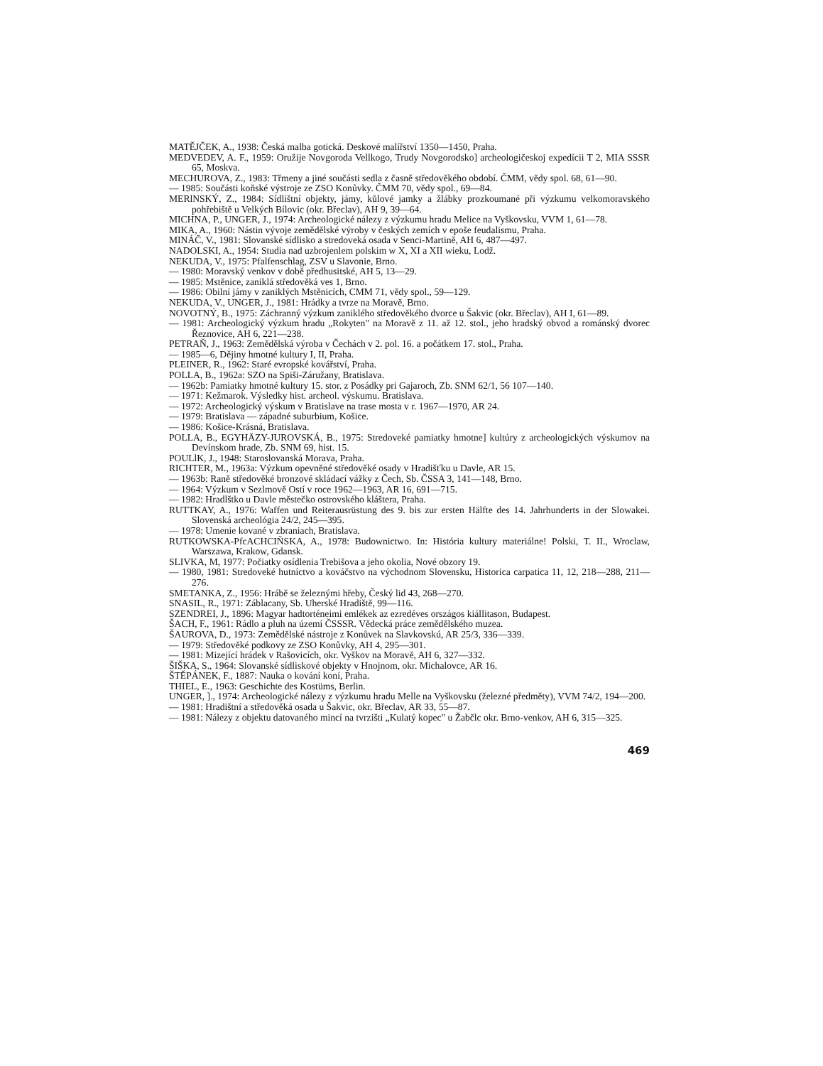MATĚJČEK, A., 1938: Česká malba gotická. Deskové malířství 1350—1450, Praha.
MEDVEDEV, A. F., 1959: Oružije Novgoroda Vellkogo, Trudy Novgorodsko] archeologičeskoj expedícii T 2, MIA SSSR 65, Moskva.
MECHUROVA, Z., 1983: Třmeny a jiné součásti sedla z časně středověkého období. ČMM, vědy spol. 68, 61—90.
— 1985: Součásti koňské výstroje ze ZSO Konůvky. ČMM 70, vědy spol., 69—84.
MERlNSKÝ, Z., 1984: Sídlištní objekty, jámy, kůlové jamky a žlábky prozkoumané při výzkumu velkomoravského pohřebiště u Velkých Bílovic (okr. Břeclav), AH 9, 39—64.
MICHNA, P., UNGER, J., 1974: Archeologické nálezy z výzkumu hradu Melice na Vyškovsku, VVM 1, 61—78.
MIKA, A., 1960: Nástin vývoje zemědělské výroby v českých zemích v epoše feudalismu, Praha.
MINÁČ, V., 1981: Slovanské sídlisko a stredoveká osada v Senci-Martině, AH 6, 487—497.
NADOLSKI, A., 1954: Studia nad uzbrojenlem polskim w X, XI a XII wieku, Lodž.
NEKUDA, V., 1975: Pfalfenschlag, ZSV u Slavonie, Brno.
— 1980: Moravský venkov v době předhusitské, AH 5, 13—29.
— 1985: Mstěnice, zaniklá středověká ves 1, Brno.
— 1986: Obilní jámy v zaniklých Mstěnicích, CMM 71, vědy spol., 59—129.
NEKUDA, V., UNGER, J., 1981: Hrádky a tvrze na Moravě, Brno.
NOVOTNÝ, B., 1975: Záchranný výzkum zaniklého středověkého dvorce u Šakvic (okr. Břeclav), AH I, 61—89.
— 1981: Archeologický výzkum hradu „Rokyten" na Moravě z 11. až 12. stol., jeho hradský obvod a románský dvorec Řeznovice, AH 6, 221—238.
PETRAŇ, J., 1963: Zemědělská výroba v Čechách v 2. pol. 16. a počátkem 17. stol., Praha.
— 1985—6, Dějiny hmotné kultury I, II, Praha.
PLEINER, R., 1962: Staré evropské kovářství, Praha.
POLLA, B., 1962a: SZO na Spiši-Záružany, Bratislava.
— 1962b: Pamiatky hmotné kultury 15. stor. z Posádky pri Gajaroch, Zb. SNM 62/1, 56 107—140.
— 1971: Kežmarok. Výsledky hist. archeol. výskumu. Bratislava.
— 1972: Archeologický výskum v Bratislave na trase mosta v r. 1967—1970, AR 24.
— 1979: Bratislava — západné suburbium, Košice.
— 1986: Košice-Krásná, Bratislava.
POLLA, B., EGYHÄZY-JUROVSKÁ, B., 1975: Stredoveké pamiatky hmotne] kultúry z archeologických výskumov na Devínskom hrade, Zb. SNM 69, hist. 15.
POULlK, J., 1948: Staroslovanská Morava, Praha.
RICHTER, M., 1963a: Výzkum opevněné středověké osady v Hradišťku u Davle, AR 15.
— 1963b: Raně středověké bronzové skládací vážky z Čech, Sb. ČSSA 3, 141—148, Brno.
— 1964: Výzkum v Sezlmově Ostí v roce 1962—1963, AR 16, 691—715.
— 1982: Hradlštko u Davle městečko ostrovského kláštera, Praha.
RUTTKAY, A., 1976: Waffen und Reiterausrüstung des 9. bis zur ersten Hälfte des 14. Jahrhunderts in der Slowakei. Slovenská archeológia 24/2, 245—395.
— 1978: Umenie kované v zbraniach, Bratislava.
RUTKOWSKA-PfcACHCIŇSKA, A., 1978: Budownictwo. In: História kultury materiálne! Polski, T. II., Wroclaw, Warszawa, Krakow, Gdansk.
SLIVKA, M, 1977: Počiatky osídlenia Trebišova a jeho okolia, Nové obzory 19.
— 1980, 1981: Stredoveké hutníctvo a kováčstvo na východnom Slovensku, Historica carpatica 11, 12, 218—288, 211—276.
SMETANKA, Z., 1956: Hrábě se železnými hřeby, Český lid 43, 268—270.
SNASIL, R., 1971: Záblacany, Sb. Uherské Hradiště, 99—116.
SZENDREI, J., 1896: Magyar hadtorténeimi emlékek az ezredéves országos kiállitason, Budapest.
ŠACH, F., 1961: Rádlo a pluh na území ČSSSR. Vědecká práce zemědělského muzea.
ŠAUROVA, D., 1973: Zemědělské nástroje z Konůvek na Slavkovskú, AR 25/3, 336—339.
— 1979: Středověké podkovy ze ZSO Konůvky, AH 4, 295—301.
— 1981: Mizející hrádek v Rašovicích, okr. Vyškov na Moravě, AH 6, 327—332.
ŠIŠKA, S., 1964: Slovanské sídliskové objekty v Hnojnom, okr. Michalovce, AR 16.
ŠTĚPÁNEK, F., 1887: Nauka o kování koní, Praha.
THIEL, E., 1963: Geschichte des Kostüms, Berlin.
UNGER, ]., 1974: Archeologické nálezy z výzkumu hradu Melle na Vyškovsku (železné předměty), VVM 74/2, 194—200.
— 1981: Hradištní a středověká osada u Šakvic, okr. Břeclav, AR 33, 55—87.
— 1981: Nálezy z objektu datovaného mincí na tvrzišti „Kulatý kopec" u Žabčlc okr. Brno-venkov, AH 6, 315—325.
469